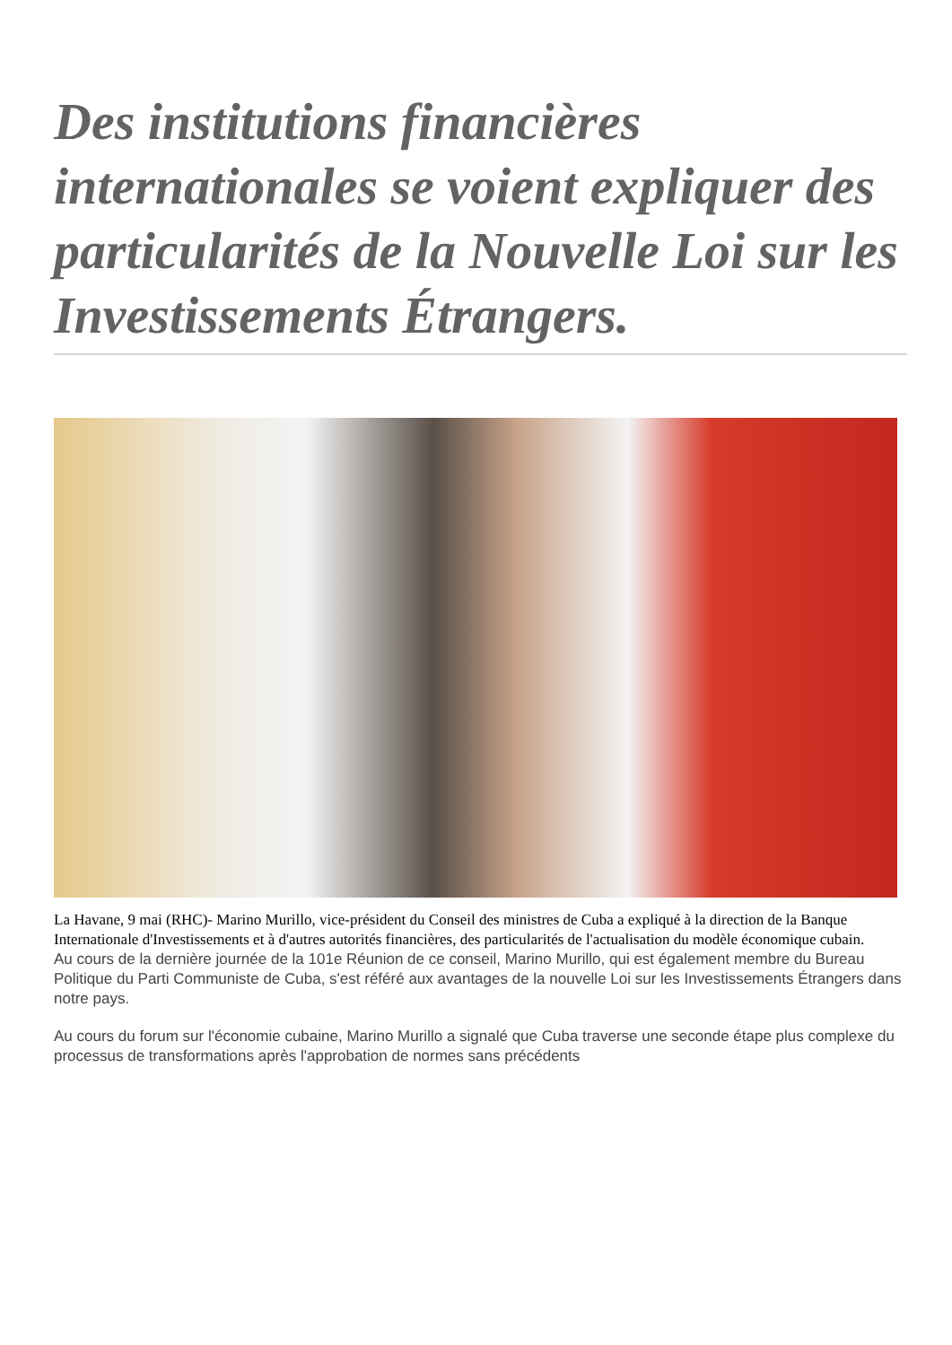Des institutions financières internationales se voient expliquer des particularités de la Nouvelle Loi sur les Investissements Étrangers.
La Havane, 9 mai (RHC)- Marino Murillo, vice-président du Conseil des ministres de Cuba a expliqué à la direction de la Banque Internationale d'Investissements et à d'autres autorités financières, des particularités de l'actualisation du modèle économique cubain.
Au cours de la dernière journée de la 101e Réunion de ce conseil, Marino Murillo, qui est également membre du Bureau Politique du Parti Communiste de Cuba, s'est référé aux avantages de la nouvelle Loi sur les Investissements Étrangers dans notre pays.
Au cours du forum sur l'économie cubaine, Marino Murillo a signalé que Cuba traverse une seconde étape plus complexe du processus de transformations après l'approbation de normes sans précédents